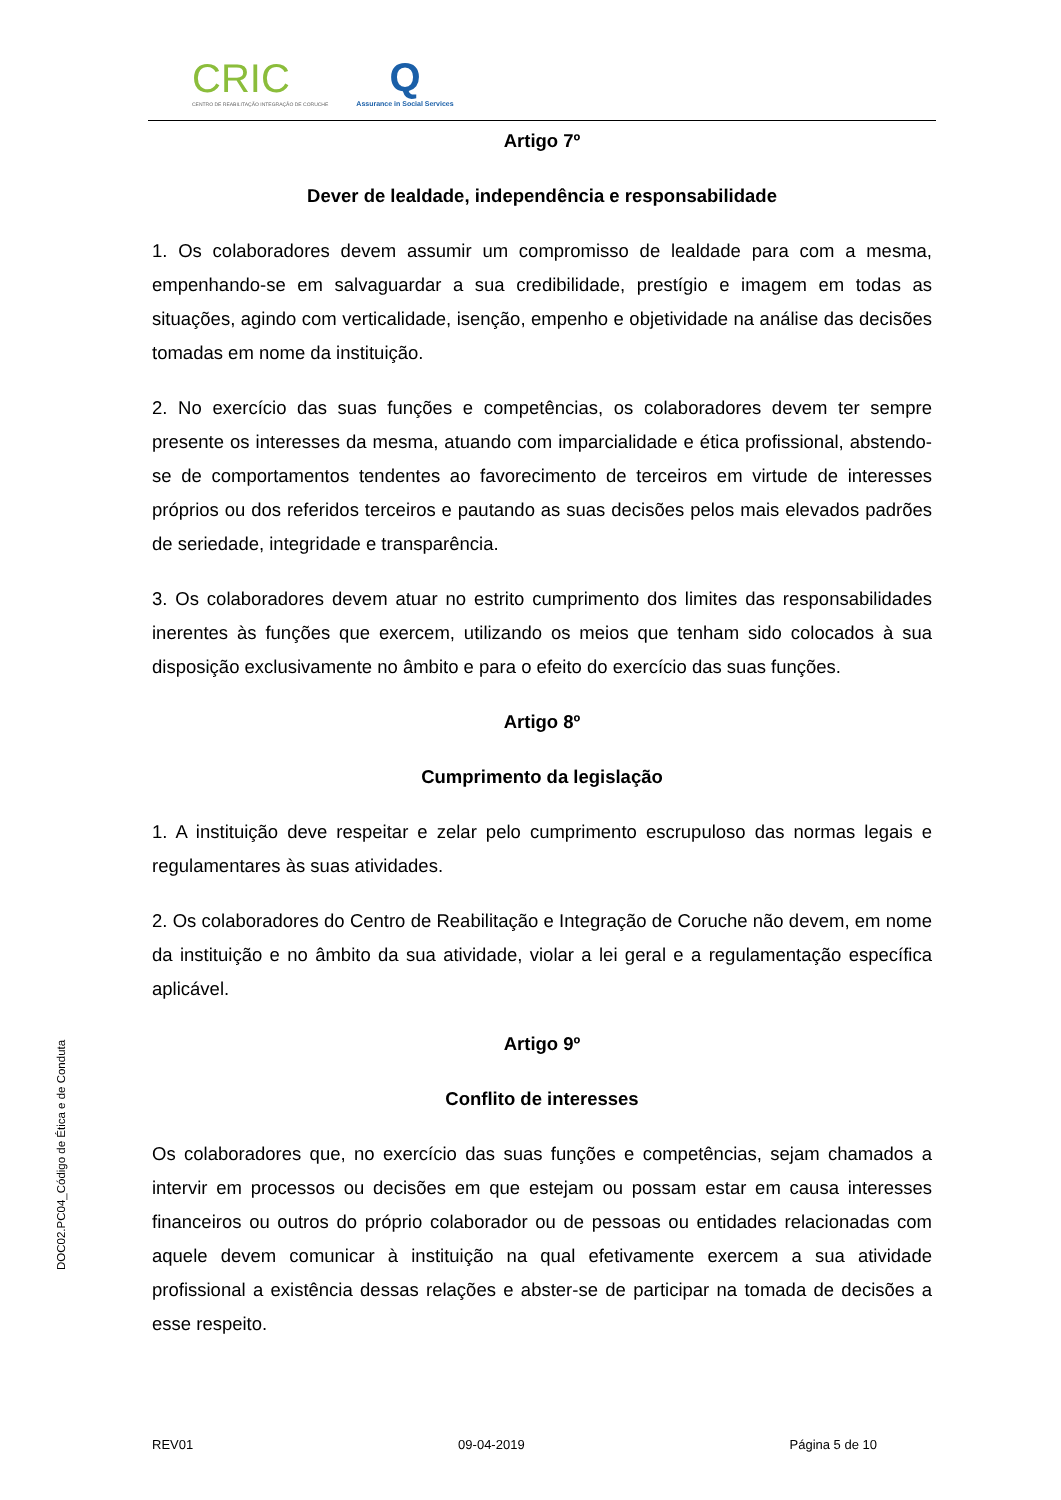CRIC
CENTRO DE REABILITAÇÃO INTEGRAÇÃO DE CORUCHE
Q
Assurance in Social Services
Artigo 7º
Dever de lealdade, independência e responsabilidade
1. Os colaboradores devem assumir um compromisso de lealdade para com a mesma, empenhando-se em salvaguardar a sua credibilidade, prestígio e imagem em todas as situações, agindo com verticalidade, isenção, empenho e objetividade na análise das decisões tomadas em nome da instituição.
2. No exercício das suas funções e competências, os colaboradores devem ter sempre presente os interesses da mesma, atuando com imparcialidade e ética profissional, abstendo-se de comportamentos tendentes ao favorecimento de terceiros em virtude de interesses próprios ou dos referidos terceiros e pautando as suas decisões pelos mais elevados padrões de seriedade, integridade e transparência.
3. Os colaboradores devem atuar no estrito cumprimento dos limites das responsabilidades inerentes às funções que exercem, utilizando os meios que tenham sido colocados à sua disposição exclusivamente no âmbito e para o efeito do exercício das suas funções.
Artigo 8º
Cumprimento da legislação
1. A instituição deve respeitar e zelar pelo cumprimento escrupuloso das normas legais e regulamentares às suas atividades.
2. Os colaboradores do Centro de Reabilitação e Integração de Coruche não devem, em nome da instituição e no âmbito da sua atividade, violar a lei geral e a regulamentação específica aplicável.
Artigo 9º
Conflito de interesses
Os colaboradores que, no exercício das suas funções e competências, sejam chamados a intervir em processos ou decisões em que estejam ou possam estar em causa interesses financeiros ou outros do próprio colaborador ou de pessoas ou entidades relacionadas com aquele devem comunicar à instituição na qual efetivamente exercem a sua atividade profissional a existência dessas relações e abster-se de participar na tomada de decisões a esse respeito.
DOC02.PC04_Código de Ética e de Conduta
REV01 09-04-2019 Página 5 de 10